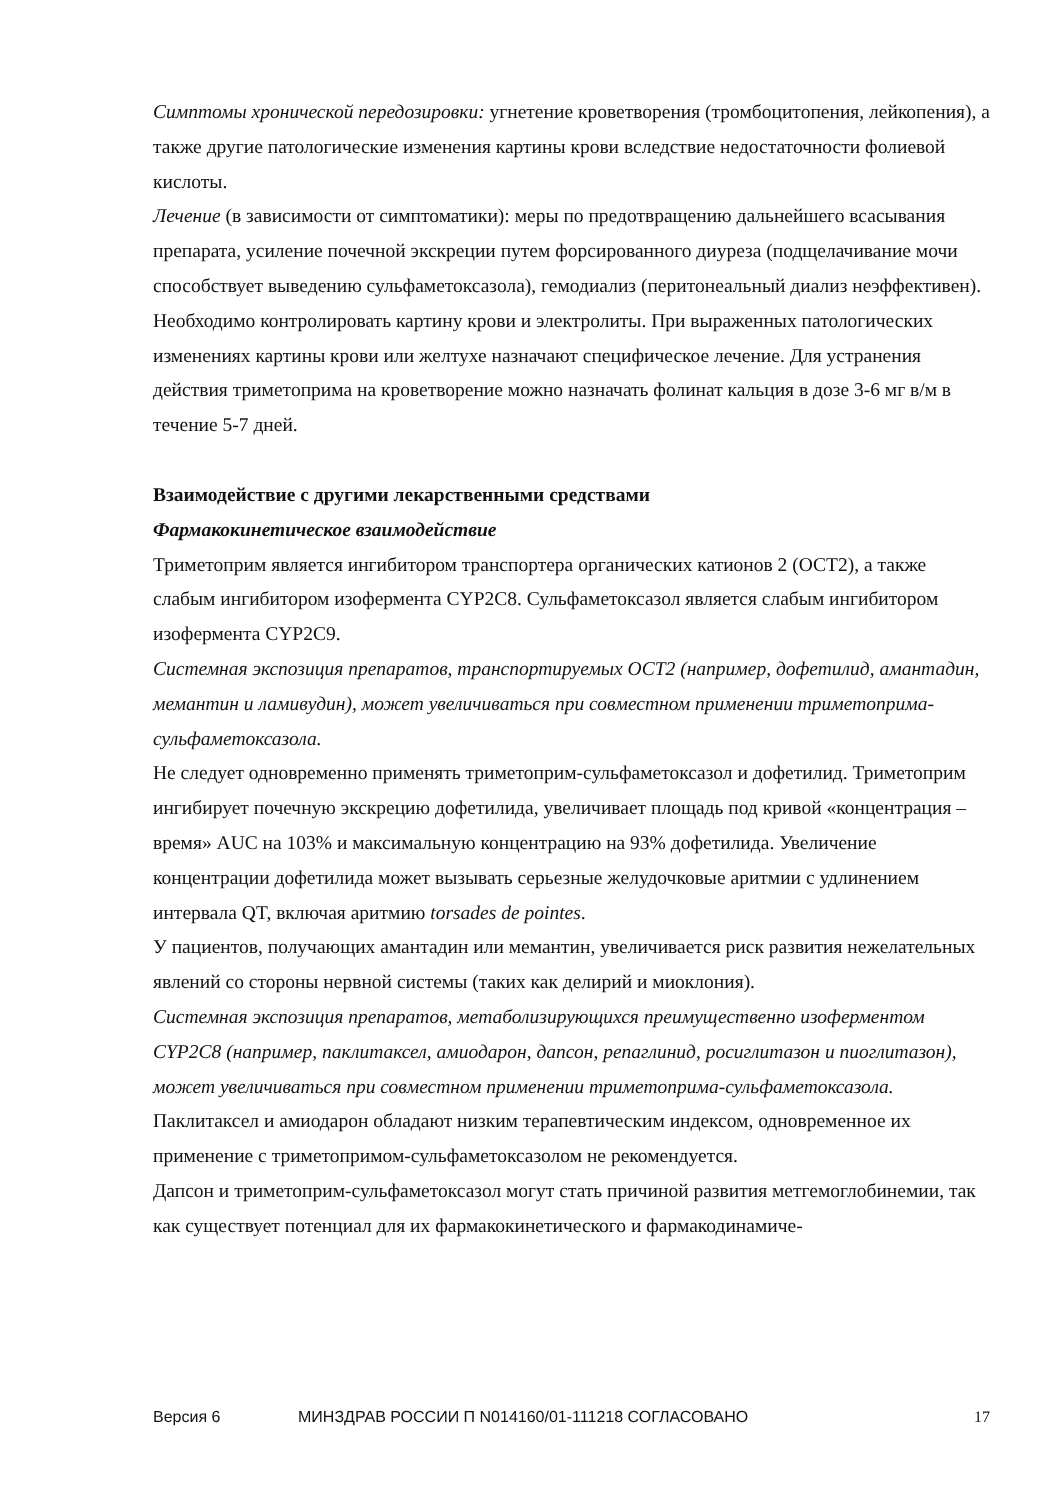Симптомы хронической передозировки: угнетение кроветворения (тромбоцитопения, лейкопения), а также другие патологические изменения картины крови вследствие недостаточности фолиевой кислоты.
Лечение (в зависимости от симптоматики): меры по предотвращению дальнейшего всасывания препарата, усиление почечной экскреции путем форсированного диуреза (подщелачивание мочи способствует выведению сульфаметоксазола), гемодиализ (перитонеальный диализ неэффективен). Необходимо контролировать картину крови и электролиты. При выраженных патологических изменениях картины крови или желтухе назначают специфическое лечение. Для устранения действия триметоприма на кроветворение можно назначать фолинат кальция в дозе 3-6 мг в/м в течение 5-7 дней.
Взаимодействие с другими лекарственными средствами
Фармакокинетическое взаимодействие
Триметоприм является ингибитором транспортера органических катионов 2 (ОСТ2), а также слабым ингибитором изофермента CYP2C8. Сульфаметоксазол является слабым ингибитором изофермента CYP2C9.
Системная экспозиция препаратов, транспортируемых ОСТ2 (например, дофетилид, амантадин, мемантин и ламивудин), может увеличиваться при совместном применении триметоприма-сульфаметоксазола.
Не следует одновременно применять триметоприм-сульфаметоксазол и дофетилид. Триметоприм ингибирует почечную экскрецию дофетилида, увеличивает площадь под кривой «концентрация – время» AUC на 103% и максимальную концентрацию на 93% дофетилида. Увеличение концентрации дофетилида может вызывать серьезные желудочковые аритмии с удлинением интервала QT, включая аритмию torsades de pointes.
У пациентов, получающих амантадин или мемантин, увеличивается риск развития нежелательных явлений со стороны нервной системы (таких как делирий и миоклония).
Системная экспозиция препаратов, метаболизирующихся преимущественно изоферментом CYP2C8 (например, паклитаксел, амиодарон, дапсон, репаглинид, росиглитазон и пиоглитазон), может увеличиваться при совместном применении триметоприма-сульфаметоксазола.
Паклитаксел и амиодарон обладают низким терапевтическим индексом, одновременное их применение с триметопримом-сульфаметоксазолом не рекомендуется.
Дапсон и триметоприм-сульфаметоксазол могут стать причиной развития метгемоглобинемии, так как существует потенциал для их фармакокинетического и фармакодинамиче-
Версия 6 МИНЗДРАВ РОССИИ П N014160/01-111218 СОГЛАСОВАНО 17